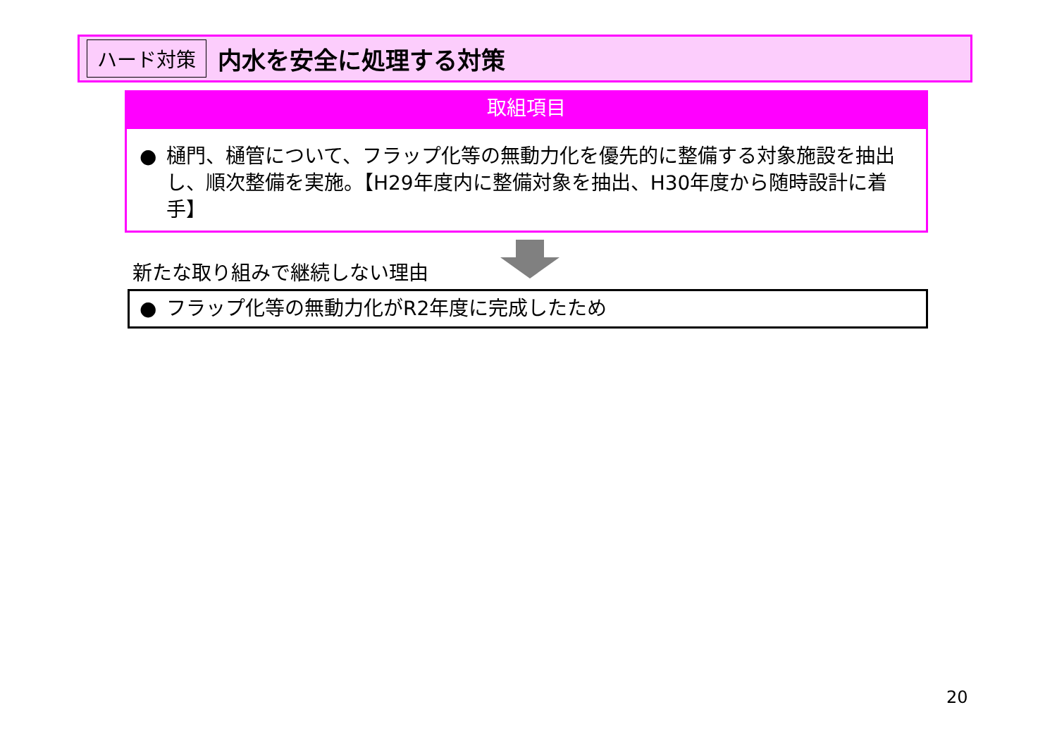ハード対策 内水を安全に処理する対策
取組項目
● 樋門、樋管について、フラップ化等の無動力化を優先的に整備する対象施設を抽出し、順次整備を実施。【H29年度内に整備対象を抽出、H30年度から随時設計に着手】
新たな取り組みで継続しない理由
● フラップ化等の無動力化がR2年度に完成したため
20